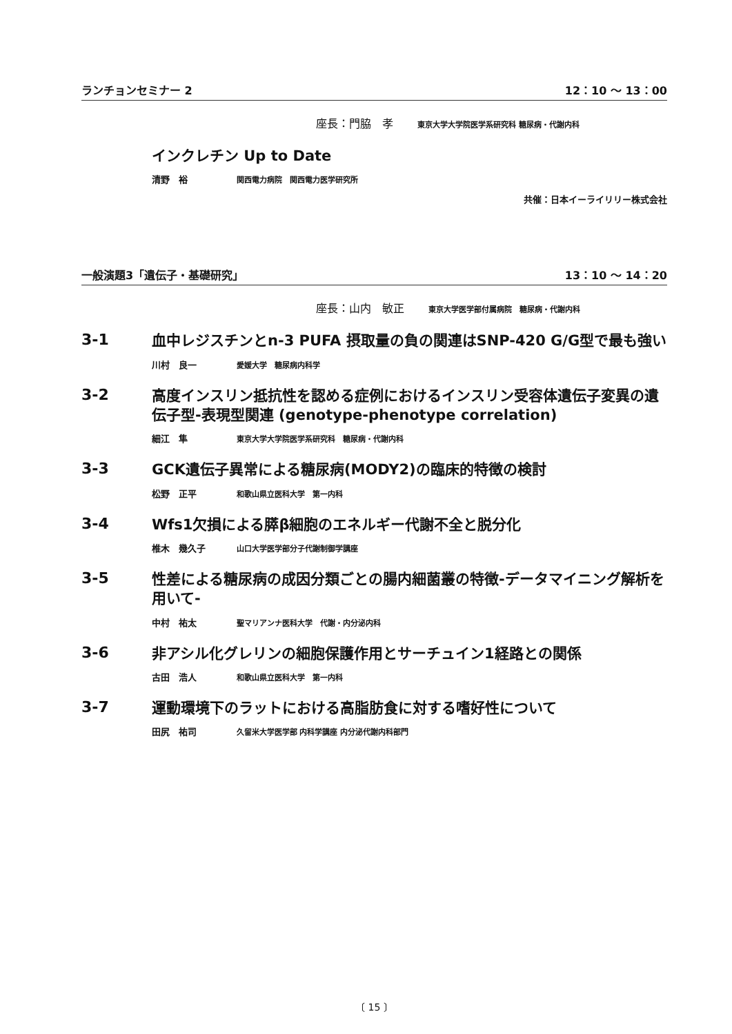ランチョンセミナー 2 12：10 ～ 13：00
座長：門脇　孝 東京大学大学院医学系研究科 糖尿病・代謝内科
インクレチン Up to Date
清野　裕 関西電力病院　関西電力医学研究所
共催：日本イーライリリー株式会社
一般演題3「遺伝子・基礎研究」 13：10 ～ 14：20
座長：山内　敏正 東京大学医学部付属病院　糖尿病・代謝内科
3-1
血中レジスチンとn-3 PUFA 摂取量の負の関連はSNP-420 G/G型で最も強い
川村　良一 愛媛大学　糖尿病内科学
3-2
高度インスリン抵抗性を認める症例におけるインスリン受容体遺伝子変異の遺伝子型-表現型関連 (genotype-phenotype correlation)
細江　隼 東京大学大学院医学系研究科　糖尿病・代謝内科
3-3
GCK遺伝子異常による糖尿病(MODY2)の臨床的特徴の検討
松野　正平 和歌山県立医科大学　第一内科
3-4
Wfs1欠損による膵β細胞のエネルギー代謝不全と脱分化
椎木　幾久子 山口大学医学部分子代謝制御学講座
3-5
性差による糖尿病の成因分類ごとの腸内細菌叢の特徴-データマイニング解析を用いて-
中村　祐太 聖マリアンナ医科大学　代謝・内分泌内科
3-6
非アシル化グレリンの細胞保護作用とサーチュイン1経路との関係
古田　浩人 和歌山県立医科大学　第一内科
3-7
運動環境下のラットにおける高脂肪食に対する嗜好性について
田尻　祐司 久留米大学医学部 内科学講座 内分泌代謝内科部門
〔 15 〕